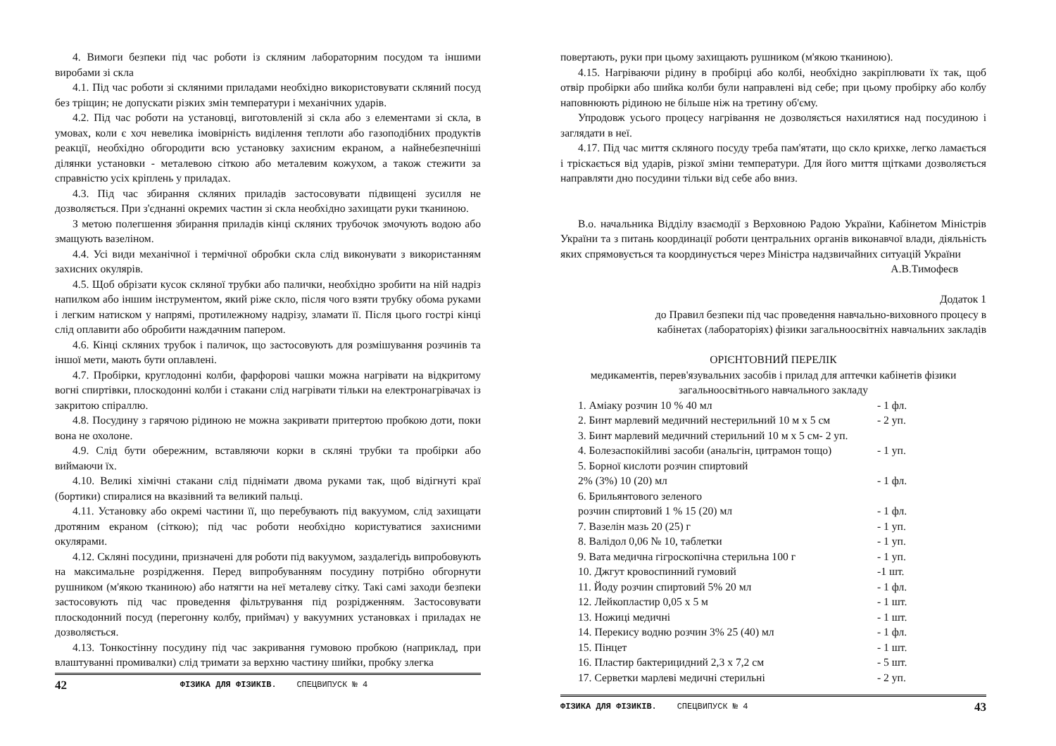4. Вимоги безпеки під час роботи із скляним лабораторним посудом та іншими виробами зі скла
4.1. Під час роботи зі скляними приладами необхідно використовувати скляний посуд без тріщин; не допускати різких змін температури і механічних ударів.
4.2. Під час роботи на установці, виготовленій зі скла або з елементами зі скла, в умовах, коли є хоч невелика імовірність виділення теплоти або газоподібних продуктів реакції, необхідно обгородити всю установку захисним екраном, а найнебезпечніші ділянки установки - металевою сіткою або металевим кожухом, а також стежити за справністю усіх кріплень у приладах.
4.3. Під час збирання скляних приладів застосовувати підвищені зусилля не дозволяється. При з'єднанні окремих частин зі скла необхідно захищати руки тканиною.
З метою полегшення збирання приладів кінці скляних трубочок змочують водою або змащують вазеліном.
4.4. Усі види механічної і термічної обробки скла слід виконувати з використанням захисних окулярів.
4.5. Щоб обрізати кусок скляної трубки або палички, необхідно зробити на ній надріз напилком або іншим інструментом, який ріже скло, після чого взяти трубку обома руками і легким натиском у напрямі, протилежному надрізу, зламати її. Після цього гострі кінці слід оплавити або обробити наждачним папером.
4.6. Кінці скляних трубок і паличок, що застосовують для розмішування розчинів та іншої мети, мають бути оплавлені.
4.7. Пробірки, круглодонні колби, фарфорові чашки можна нагрівати на відкритому вогні спиртівки, плоскодонні колби і стакани слід нагрівати тільки на електронагрівачах із закритою спіраллю.
4.8. Посудину з гарячою рідиною не можна закривати притертою пробкою доти, поки вона не охолоне.
4.9. Слід бути обережним, вставляючи корки в скляні трубки та пробірки або виймаючи їх.
4.10. Великі хімічні стакани слід піднімати двома руками так, щоб відігнуті краї (бортики) спиралися на вказівний та великий пальці.
4.11. Установку або окремі частини її, що перебувають під вакуумом, слід захищати дротяним екраном (сіткою); під час роботи необхідно користуватися захисними окулярами.
4.12. Скляні посудини, призначені для роботи під вакуумом, заздалегідь випробовують на максимальне розрідження. Перед випробуванням посудину потрібно обгорнути рушником (м'якою тканиною) або натягти на неї металеву сітку. Такі самі заходи безпеки застосовують під час проведення фільтрування під розрідженням. Застосовувати плоскодонний посуд (перегонну колбу, приймач) у вакуумних установках і приладах не дозволяється.
4.13. Тонкостінну посудину під час закривання гумовою пробкою (наприклад, при влаштуванні промивалки) слід тримати за верхню частину шийки, пробку злегка
42 ФІЗИКА ДЛЯ ФІЗИКІВ. СПЕЦВИПУСК № 4
повертають, руки при цьому захищають рушником (м'якою тканиною).
4.15. Нагріваючи рідину в пробірці або колбі, необхідно закріплювати їх так, щоб отвір пробірки або шийка колби були направлені від себе; при цьому пробірку або колбу наповнюють рідиною не більше ніж на третину об'єму.
Упродовж усього процесу нагрівання не дозволяється нахилятися над посудиною і заглядати в неї.
4.17. Під час миття скляного посуду треба пам'ятати, що скло крихке, легко ламається і тріскається від ударів, різкої зміни температури. Для його миття щітками дозволяється направляти дно посудини тільки від себе або вниз.
В.о. начальника Відділу взаємодії з Верховною Радою України, Кабінетом Міністрів України та з питань координації роботи центральних органів виконавчої влади, діяльність яких спрямовується та координується через Міністра надзвичайних ситуацій України А.В.Тимофеєв
Додаток 1
до Правил безпеки під час проведення навчально-виховного процесу в
кабінетах (лабораторіях) фізики загальноосвітніх навчальних закладів
ОРІЄНТОВНИЙ ПЕРЕЛІК
медикаментів, перев'язувальних засобів і прилад для аптечки кабінетів фізики загальноосвітнього навчального закладу
1. Аміаку розчин 10 % 40 мл - 1 фл.
2. Бинт марлевий медичний нестерильний 10 м х 5 см - 2 уп.
3. Бинт марлевий медичний стерильний 10 м х 5 см- 2 уп.
4. Болезаспокійливі засоби (анальгін, цитрамон тощо) - 1 уп.
5. Борної кислоти розчин спиртовий
2% (3%) 10 (20) мл - 1 фл.
6. Брильянтового зеленого
розчин спиртовий 1 % 15 (20) мл - 1 фл.
7. Вазелін мазь 20 (25) г - 1 уп.
8. Валідол 0,06 № 10, таблетки - 1 уп.
9. Вата медична гігроскопічна стерильна 100 г - 1 уп.
10. Джгут кровоспинний гумовий -1 шт.
11. Йоду розчин спиртовий 5% 20 мл - 1 фл.
12. Лейкопластир 0,05 х 5 м - 1 шт.
13. Ножиці медичні - 1 шт.
14. Перекису водню розчин 3% 25 (40) мл - 1 фл.
15. Пінцет - 1 шт.
16. Пластир бактерицидний 2,3 х 7,2 см - 5 шт.
17. Серветки марлеві медичні стерильні - 2 уп.
ФІЗИКА ДЛЯ ФІЗИКІВ. СПЕЦВИПУСК № 4 43